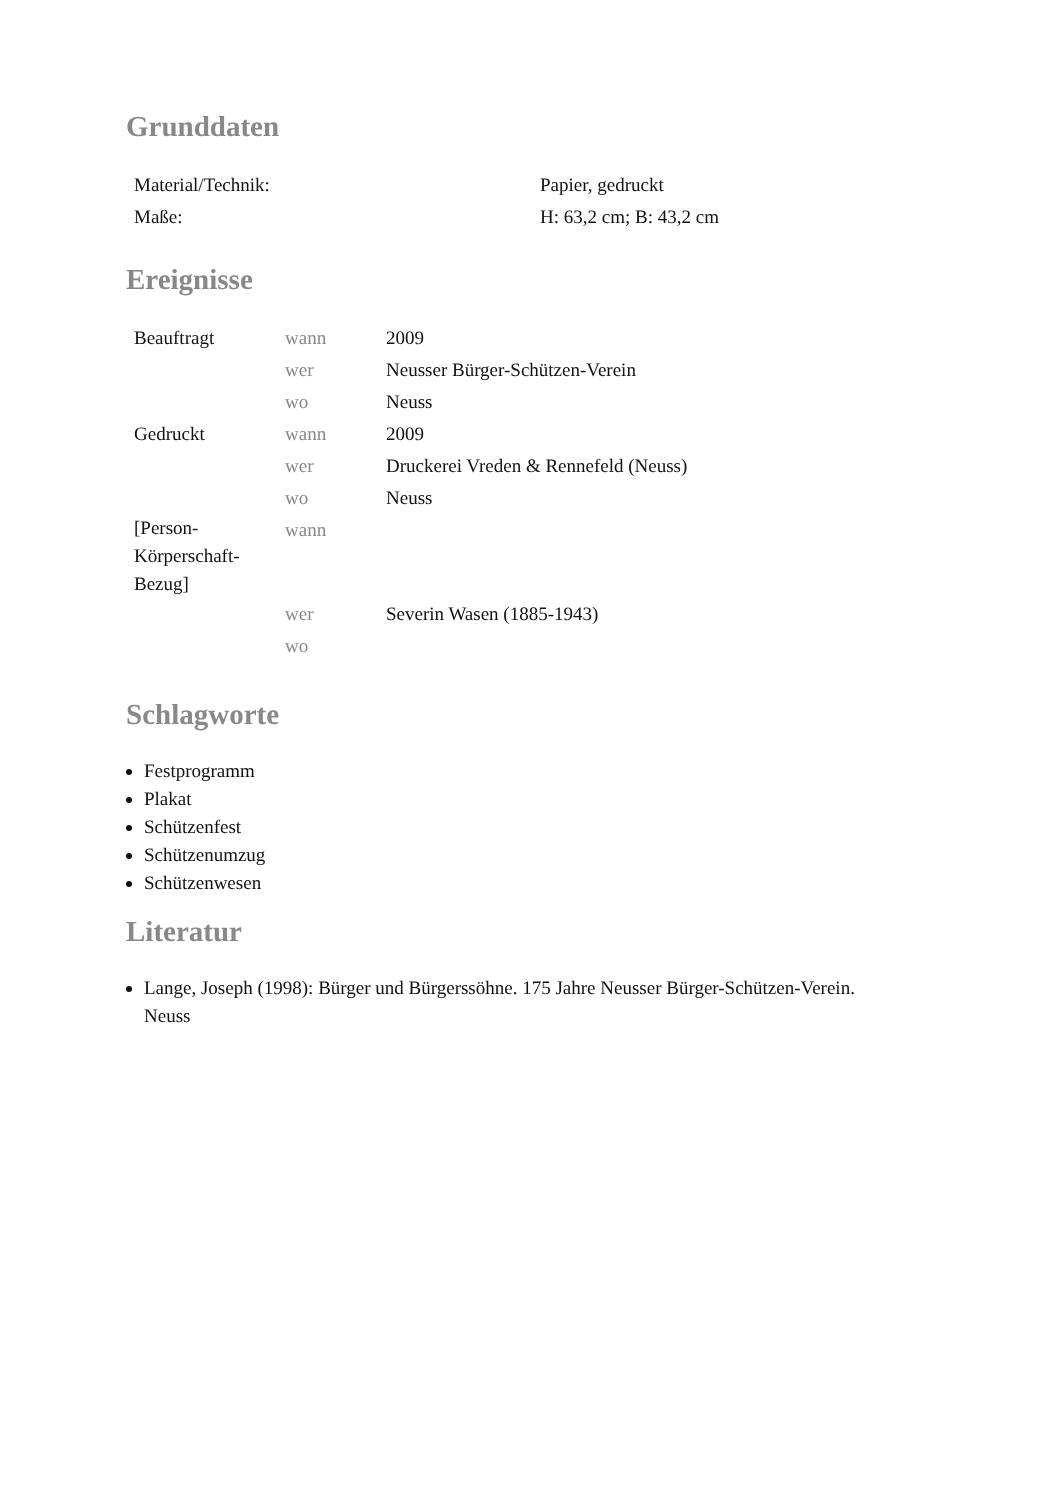Grunddaten
| Material/Technik: | Papier, gedruckt |
| Maße: | H: 63,2 cm; B: 43,2 cm |
Ereignisse
| Beauftragt | wann | 2009 |
| | wer | Neusser Bürger-Schützen-Verein |
| | wo | Neuss |
| Gedruckt | wann | 2009 |
| | wer | Druckerei Vreden & Rennefeld (Neuss) |
| | wo | Neuss |
| [Person-Körperschaft-Bezug] | wann | |
| | wer | Severin Wasen (1885-1943) |
| | wo | |
Schlagworte
Festprogramm
Plakat
Schützenfest
Schützenumzug
Schützenwesen
Literatur
Lange, Joseph (1998): Bürger und Bürgerssöhne. 175 Jahre Neusser Bürger-Schützen-Verein. Neuss